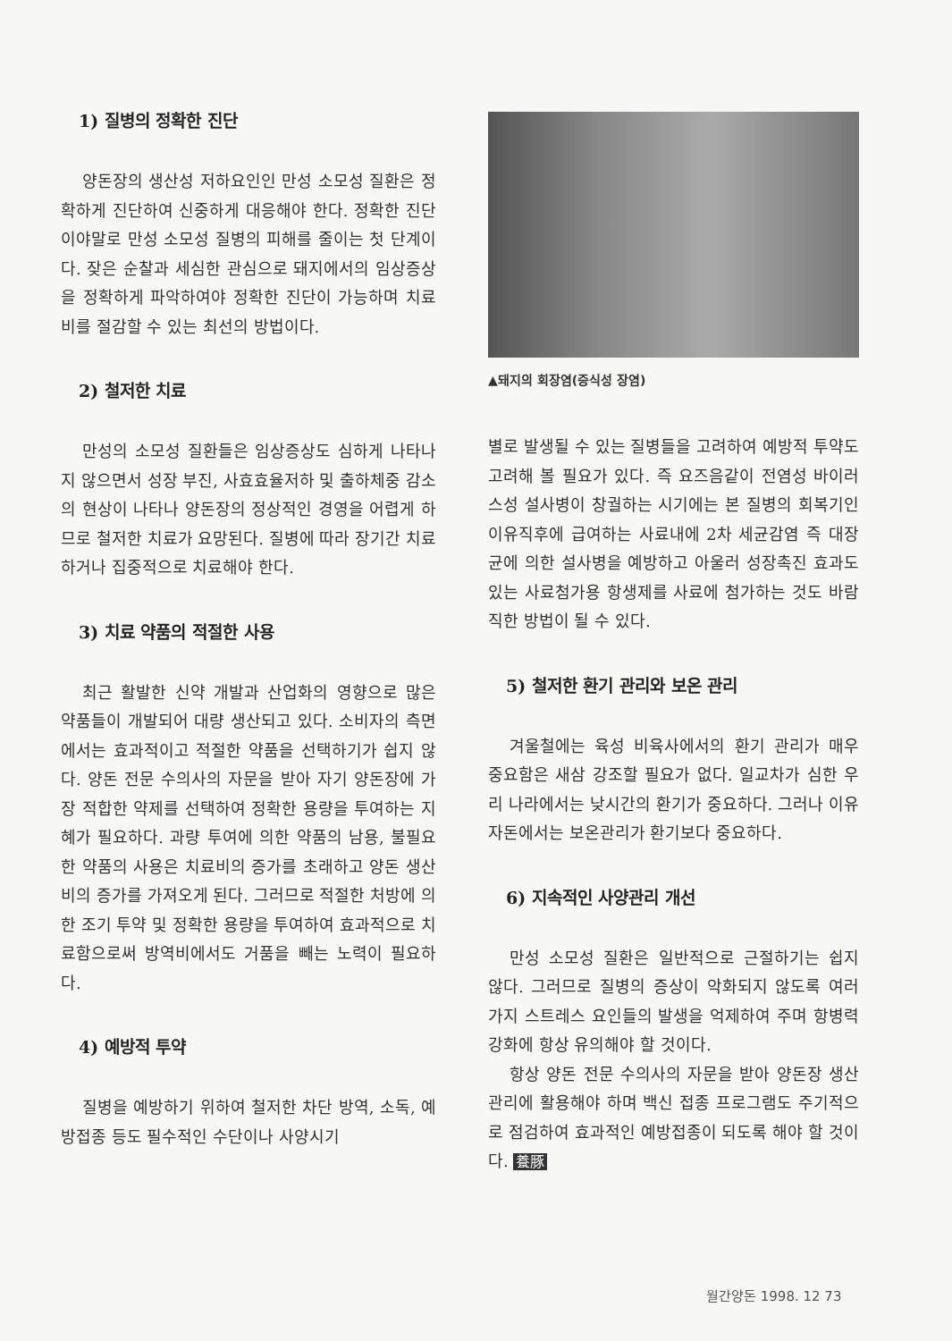1) 질병의 정확한 진단
양돈장의 생산성 저하요인인 만성 소모성 질환은 정확하게 진단하여 신중하게 대응해야 한다. 정확한 진단이야말로 만성 소모성 질병의 피해를 줄이는 첫 단계이다. 잦은 순찰과 세심한 관심으로 돼지에서의 임상증상을 정확하게 파악하여야 정확한 진단이 가능하며 치료비를 절감할 수 있는 최선의 방법이다.
2) 철저한 치료
만성의 소모성 질환들은 임상증상도 심하게 나타나지 않으면서 성장 부진, 사효효율저하 및 출하체중 감소의 현상이 나타나 양돈장의 정상적인 경영을 어렵게 하므로 철저한 치료가 요망된다. 질병에 따라 장기간 치료하거나 집중적으로 치료해야 한다.
3) 치료 약품의 적절한 사용
최근 활발한 신약 개발과 산업화의 영향으로 많은 약품들이 개발되어 대량 생산되고 있다. 소비자의 측면에서는 효과적이고 적절한 약품을 선택하기가 쉽지 않다. 양돈 전문 수의사의 자문을 받아 자기 양돈장에 가장 적합한 약제를 선택하여 정확한 용량을 투여하는 지혜가 필요하다. 과량 투여에 의한 약품의 남용, 불필요한 약품의 사용은 치료비의 증가를 초래하고 양돈 생산비의 증가를 가져오게 된다. 그러므로 적절한 처방에 의한 조기 투약 및 정확한 용량을 투여하여 효과적으로 치료함으로써 방역비에서도 거품을 빼는 노력이 필요하다.
4) 예방적 투약
질병을 예방하기 위하여 철저한 차단 방역, 소독, 예방접종 등도 필수적인 수단이나 사양시기
▲돼지의 회장염(증식성 장염)
별로 발생될 수 있는 질병들을 고려하여 예방적 투약도 고려해 볼 필요가 있다. 즉 요즈음같이 전염성 바이러스성 설사병이 창궐하는 시기에는 본 질병의 회복기인 이유직후에 급여하는 사료내에 2차 세균감염 즉 대장균에 의한 설사병을 예방하고 아울러 성장촉진 효과도 있는 사료첨가용 항생제를 사료에 첨가하는 것도 바람직한 방법이 될 수 있다.
5) 철저한 환기 관리와 보온 관리
겨울철에는 육성 비육사에서의 환기 관리가 매우 중요함은 새삼 강조할 필요가 없다. 일교차가 심한 우리 나라에서는 낮시간의 환기가 중요하다. 그러나 이유 자돈에서는 보온관리가 환기보다 중요하다.
6) 지속적인 사양관리 개선
만성 소모성 질환은 일반적으로 근절하기는 쉽지 않다. 그러므로 질병의 증상이 악화되지 않도록 여러 가지 스트레스 요인들의 발생을 억제하여 주며 항병력 강화에 항상 유의해야 할 것이다.
항상 양돈 전문 수의사의 자문을 받아 양돈장 생산관리에 활용해야 하며 백신 접종 프로그램도 주기적으로 점검하여 효과적인 예방접종이 되도록 해야 할 것이다. 養豚
월간양돈 1998. 12 73